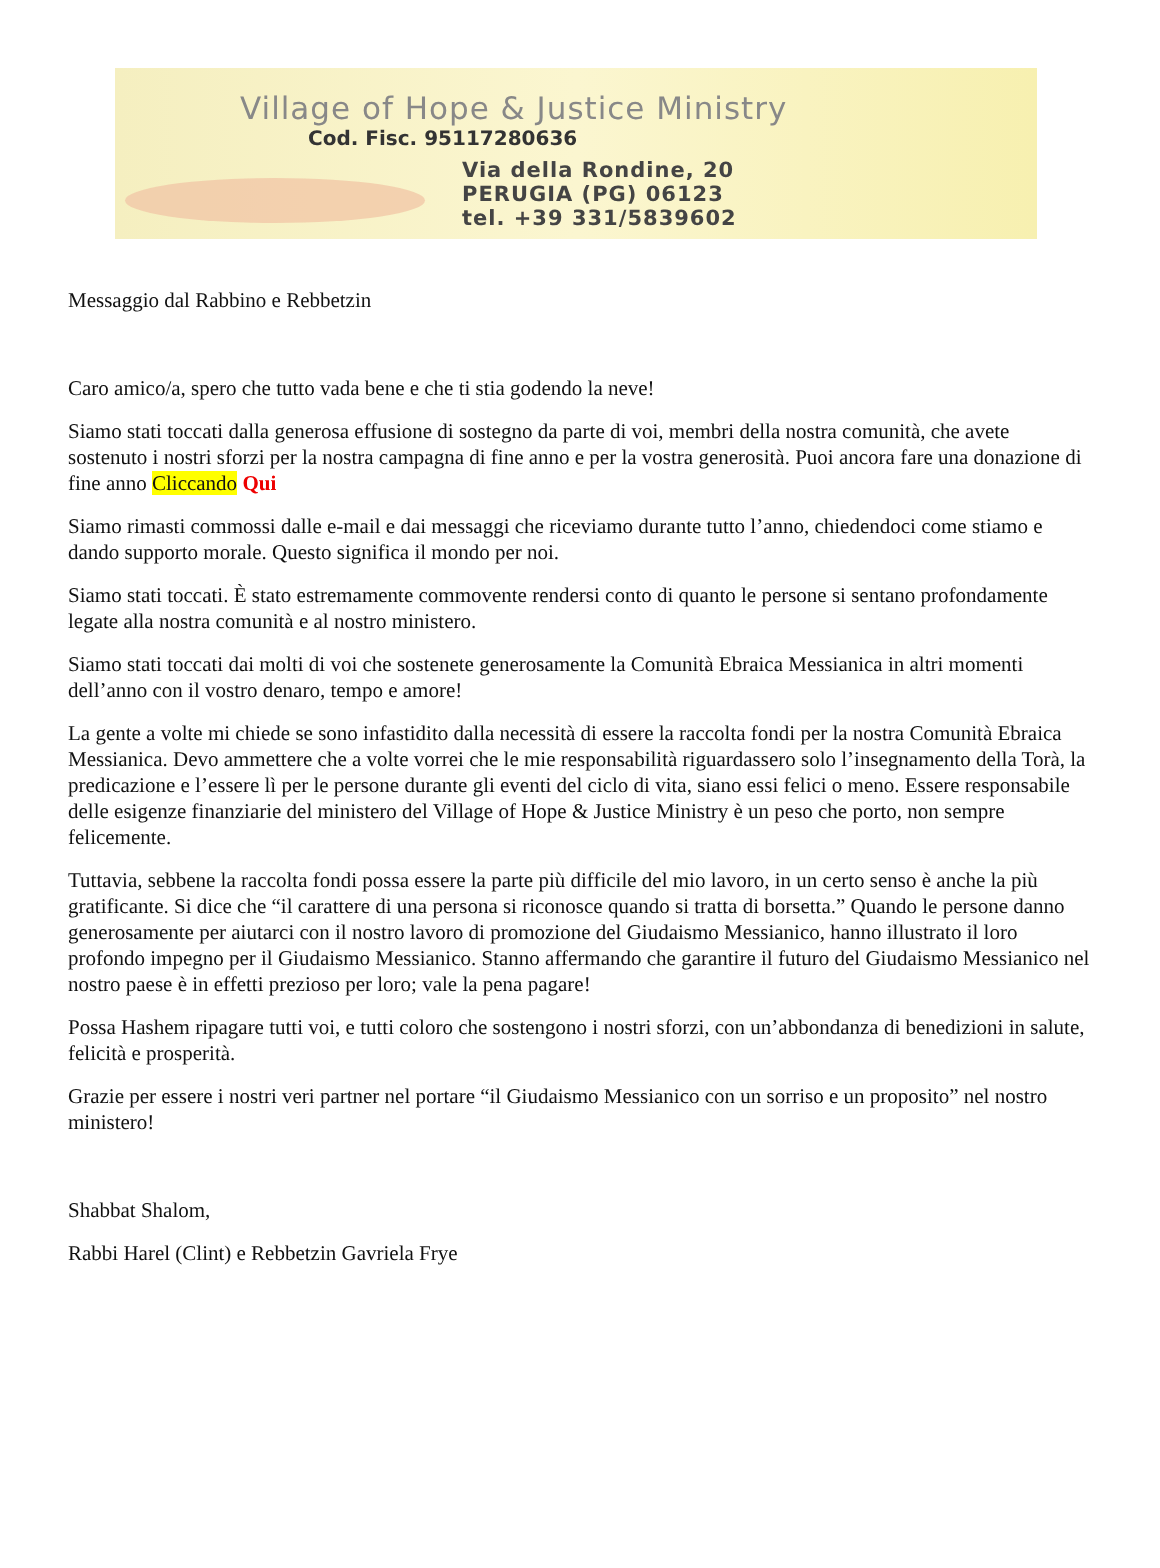Village of Hope & Justice Ministry
Cod. Fisc. 95117280636
Via della Rondine, 20
PERUGIA (PG) 06123
tel. +39 331/5839602
Messaggio dal Rabbino e Rebbetzin
Caro amico/a, spero che tutto vada bene e che ti stia godendo la neve!
Siamo stati toccati dalla generosa effusione di sostegno da parte di voi, membri della nostra comunità, che avete sostenuto i nostri sforzi per la nostra campagna di fine anno e per la vostra generosità. Puoi ancora fare una donazione di fine anno Cliccando Qui
Siamo rimasti commossi dalle e-mail e dai messaggi che riceviamo durante tutto l’anno, chiedendoci come stiamo e dando supporto morale. Questo significa il mondo per noi.
Siamo stati toccati. È stato estremamente commovente rendersi conto di quanto le persone si sentano profondamente legate alla nostra comunità e al nostro ministero.
Siamo stati toccati dai molti di voi che sostenete generosamente la Comunità Ebraica Messianica in altri momenti dell’anno con il vostro denaro, tempo e amore!
La gente a volte mi chiede se sono infastidito dalla necessità di essere la raccolta fondi per la nostra Comunità Ebraica Messianica. Devo ammettere che a volte vorrei che le mie responsabilità riguardassero solo l’insegnamento della Torà, la predicazione e l’essere lì per le persone durante gli eventi del ciclo di vita, siano essi felici o meno. Essere responsabile delle esigenze finanziarie del ministero del Village of Hope & Justice Ministry è un peso che porto, non sempre felicemente.
Tuttavia, sebbene la raccolta fondi possa essere la parte più difficile del mio lavoro, in un certo senso è anche la più gratificante. Si dice che “il carattere di una persona si riconosce quando si tratta di borsetta.” Quando le persone danno generosamente per aiutarci con il nostro lavoro di promozione del Giudaismo Messianico, hanno illustrato il loro profondo impegno per il Giudaismo Messianico. Stanno affermando che garantire il futuro del Giudaismo Messianico nel nostro paese è in effetti prezioso per loro; vale la pena pagare!
Possa Hashem ripagare tutti voi, e tutti coloro che sostengono i nostri sforzi, con un’abbondanza di benedizioni in salute, felicità e prosperità.
Grazie per essere i nostri veri partner nel portare “il Giudaismo Messianico con un sorriso e un proposito” nel nostro ministero!
Shabbat Shalom,
Rabbi Harel (Clint) e Rebbetzin Gavriela Frye